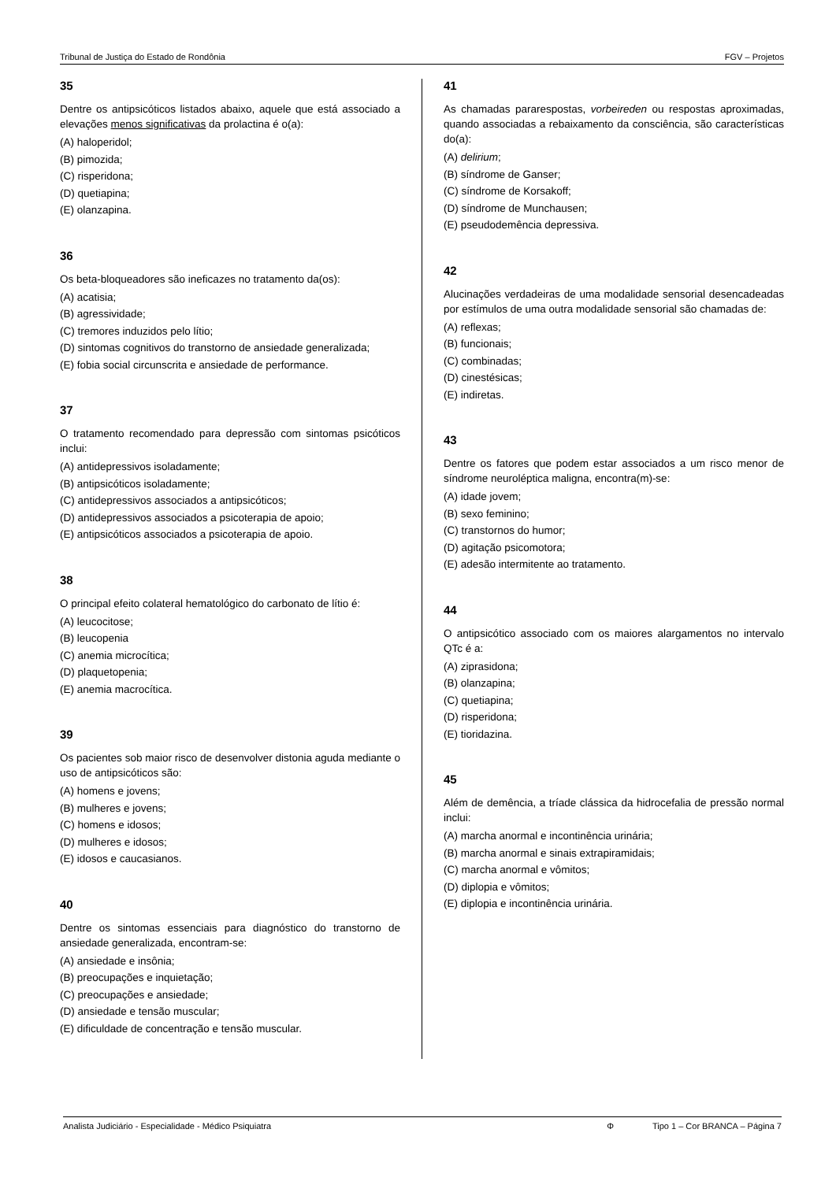Tribunal de Justiça do Estado de Rondônia FGV – Projetos
35
Dentre os antipsicóticos listados abaixo, aquele que está associado a elevações menos significativas da prolactina é o(a):
(A) haloperidol;
(B) pimozida;
(C) risperidona;
(D) quetiapina;
(E) olanzapina.
36
Os beta-bloqueadores são ineficazes no tratamento da(os):
(A) acatisia;
(B) agressividade;
(C) tremores induzidos pelo lítio;
(D) sintomas cognitivos do transtorno de ansiedade generalizada;
(E) fobia social circunscrita e ansiedade de performance.
37
O tratamento recomendado para depressão com sintomas psicóticos inclui:
(A) antidepressivos isoladamente;
(B) antipsicóticos isoladamente;
(C) antidepressivos associados a antipsicóticos;
(D) antidepressivos associados a psicoterapia de apoio;
(E) antipsicóticos associados a psicoterapia de apoio.
38
O principal efeito colateral hematológico do carbonato de lítio é:
(A) leucocitose;
(B) leucopenia
(C) anemia microcítica;
(D) plaquetopenia;
(E) anemia macrocítica.
39
Os pacientes sob maior risco de desenvolver distonia aguda mediante o uso de antipsicóticos são:
(A) homens e jovens;
(B) mulheres e jovens;
(C) homens e idosos;
(D) mulheres e idosos;
(E) idosos e caucasianos.
40
Dentre os sintomas essenciais para diagnóstico do transtorno de ansiedade generalizada, encontram-se:
(A) ansiedade e insônia;
(B) preocupações e inquietação;
(C) preocupações e ansiedade;
(D) ansiedade e tensão muscular;
(E) dificuldade de concentração e tensão muscular.
41
As chamadas pararespostas, vorbeireden ou respostas aproximadas, quando associadas a rebaixamento da consciência, são características do(a):
(A) delirium;
(B) síndrome de Ganser;
(C) síndrome de Korsakoff;
(D) síndrome de Munchausen;
(E) pseudodemência depressiva.
42
Alucinações verdadeiras de uma modalidade sensorial desencadeadas por estímulos de uma outra modalidade sensorial são chamadas de:
(A) reflexas;
(B) funcionais;
(C) combinadas;
(D) cinestésicas;
(E) indiretas.
43
Dentre os fatores que podem estar associados a um risco menor de síndrome neuroléptica maligna, encontra(m)-se:
(A) idade jovem;
(B) sexo feminino;
(C) transtornos do humor;
(D) agitação psicomotora;
(E) adesão intermitente ao tratamento.
44
O antipsicótico associado com os maiores alargamentos no intervalo QTc é a:
(A) ziprasidona;
(B) olanzapina;
(C) quetiapina;
(D) risperidona;
(E) tioridazina.
45
Além de demência, a tríade clássica da hidrocefalia de pressão normal inclui:
(A) marcha anormal e incontinência urinária;
(B) marcha anormal e sinais extrapiramidais;
(C) marcha anormal e vômitos;
(D) diplopia e vômitos;
(E) diplopia e incontinência urinária.
Analista Judiciário - Especialidade - Médico Psiquiatra Φ Tipo 1 – Cor BRANCA – Página 7